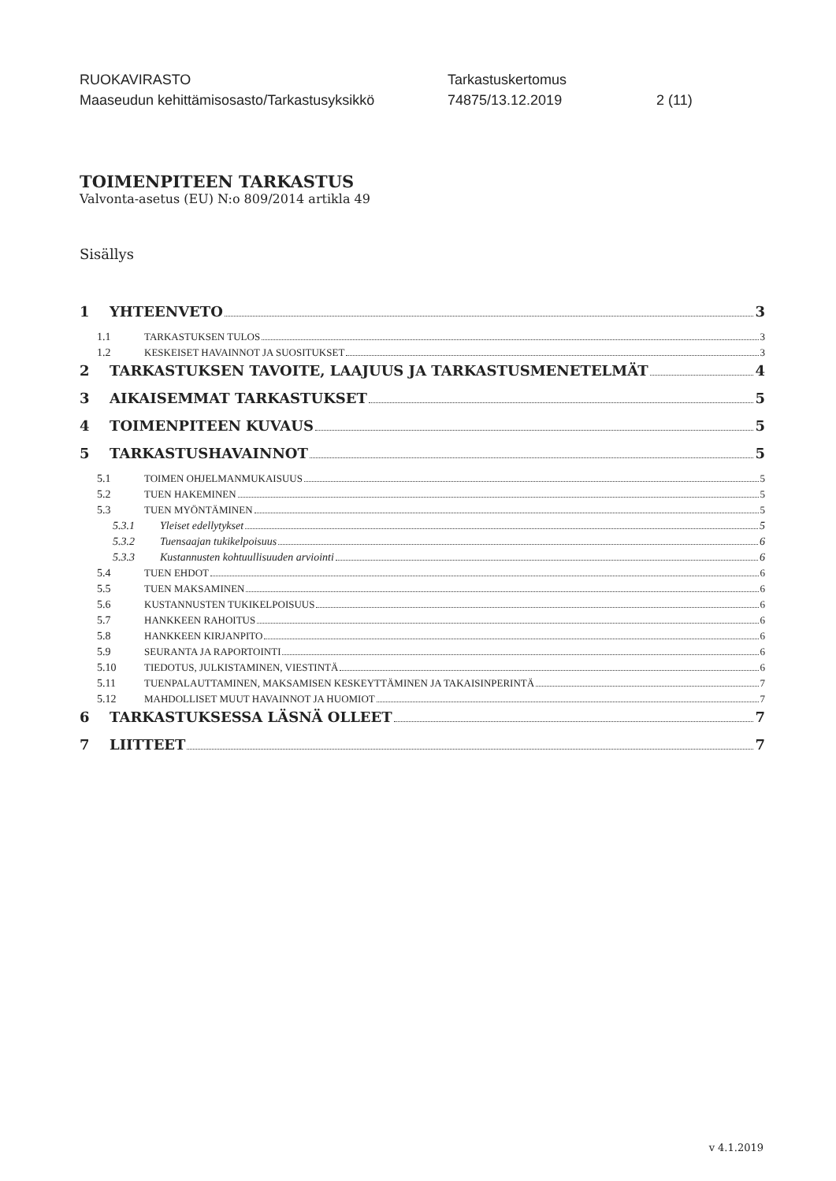RUOKAVIRASTO
Maaseudun kehittämisosasto/Tarkastusyksikkö
Tarkastuskertomus
74875/13.12.2019
2 (11)
TOIMENPITEEN TARKASTUS
Valvonta-asetus (EU) N:o 809/2014 artikla 49
Sisällys
1 YHTEENVETO 3
1.1 TARKASTUKSEN TULOS 3
1.2 KESKEISET HAVAINNOT JA SUOSITUKSET 3
2 TARKASTUKSEN TAVOITE, LAAJUUS JA TARKASTUSMENETELMÄT 4
3 AIKAISEMMAT TARKASTUKSET 5
4 TOIMENPITEEN KUVAUS 5
5 TARKASTUSHAVAINNOT 5
5.1 TOIMEN OHJELMANMUKAISUUS 5
5.2 TUEN HAKEMINEN 5
5.3 TUEN MYÖNTÄMINEN 5
5.3.1 Yleiset edellytykset 5
5.3.2 Tuensaajan tukikelpoisuus 6
5.3.3 Kustannusten kohtuullisuuden arviointi 6
5.4 TUEN EHDOT 6
5.5 TUEN MAKSAMINEN 6
5.6 KUSTANNUSTEN TUKIKELPOISUUS 6
5.7 HANKKEEN RAHOITUS 6
5.8 HANKKEEN KIRJANPITO 6
5.9 SEURANTA JA RAPORTOINTI 6
5.10 TIEDOTUS, JULKISTAMINEN, VIESTINTÄ 6
5.11 TUENPALAUTTAMINEN, MAKSAMISEN KESKEYTTÄMINEN JA TAKAISINPERINTÄ 7
5.12 MAHDOLLISET MUUT HAVAINNOT JA HUOMIOT 7
6 TARKASTUKSESSA LÄSNÄ OLLEET 7
7 LIITTEET 7
v 4.1.2019